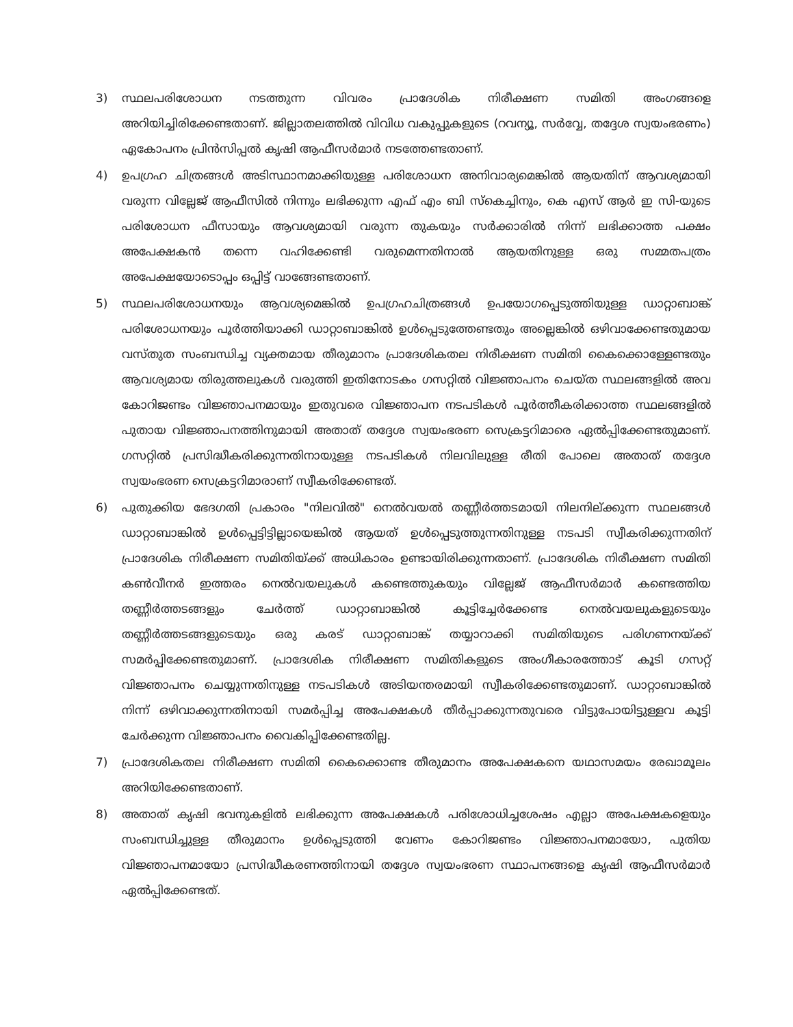3) സ്ഥലപരിശോധന നടത്തുന്ന വിവരം പ്രാദേശിക നിരീക്ഷണ സമിതി അംഗങ്ങളെ അറിയിച്ചിരിക്കേണ്ടതാണ്. ജില്ലാതലത്തിൽ വിവിധ വകുപ്പുകളുടെ (റവന്യൂ, സർവ്വേ, തദ്ദേശ സ്വയംഭരണം) ഏകോപനം പ്രിൻസിപ്പൽ കൃഷി ആഫീസർമാർ നടത്തേണ്ടതാണ്.
4) ഉപഗ്രഹ ചിത്രങ്ങൾ അടിസ്ഥാനമാക്കിയുള്ള പരിശോധന അനിവാര്യമെങ്കിൽ ആയതിന് ആവശ്യമായി വരുന്ന വില്ലേജ് ആഫീസിൽ നിന്നും ലഭിക്കുന്ന എഫ് എം ബി സ്കെച്ചിനും, കെ എസ് ആർ ഇ സി-യുടെ പരിശോധന ഫീസായും ആവശ്യമായി വരുന്ന തുകയും സർക്കാരിൽ നിന്ന് ലഭിക്കാത്ത പക്ഷം അപേക്ഷകൻ തന്നെ വഹിക്കേണ്ടി വരുമെന്നതിനാൽ ആയതിനുള്ള ഒരു സമ്മതപത്രം അപേക്ഷയോടൊപ്പം ഒപ്പിട്ട് വാങ്ങേണ്ടതാണ്.
5) സ്ഥലപരിശോധനയും ആവശ്യമെങ്കിൽ ഉപഗ്രഹചിത്രങ്ങൾ ഉപയോഗപ്പെടുത്തിയുള്ള ഡാറ്റാബാങ്ക് പരിശോധനയും പൂർത്തിയാക്കി ഡാറ്റാബാങ്കിൽ ഉൾപ്പെടുത്തേണ്ടതും അല്ലെങ്കിൽ ഒഴിവാക്കേണ്ടതുമായ വസ്തുത സംബന്ധിച്ച വ്യക്തമായ തീരുമാനം പ്രാദേശികതല നിരീക്ഷണ സമിതി കൈക്കൊള്ളേണ്ടതും ആവശ്യമായ തിരുത്തലുകൾ വരുത്തി ഇതിനോടകം ഗസറ്റിൽ വിജ്ഞാപനം ചെയ്ത സ്ഥലങ്ങളിൽ അവ കോറിജണ്ടം വിജ്ഞാപനമായും ഇതുവരെ വിജ്ഞാപന നടപടികൾ പൂർത്തീകരിക്കാത്ത സ്ഥലങ്ങളിൽ പുതായ വിജ്ഞാപനത്തിനുമായി അതാത് തദ്ദേശ സ്വയംഭരണ സെക്രട്ടറിമാരെ ഏൽപ്പിക്കേണ്ടതുമാണ്. ഗസറ്റിൽ പ്രസിദ്ധീകരിക്കുന്നതിനായുള്ള നടപടികൾ നിലവിലുള്ള രീതി പോലെ അതാത് തദ്ദേശ സ്വയംഭരണ സെക്രട്ടറിമാരാണ് സ്വീകരിക്കേണ്ടത്.
6) പുതുക്കിയ ഭേദഗതി പ്രകാരം "നിലവിൽ" നെൽവയൽ തണ്ണീർത്തടമായി നിലനില്ക്കുന്ന സ്ഥലങ്ങൾ ഡാറ്റാബാങ്കിൽ ഉൾപ്പെട്ടിട്ടില്ലായെങ്കിൽ ആയത് ഉൾപ്പെടുത്തുന്നതിനുള്ള നടപടി സ്വീകരിക്കുന്നതിന് പ്രാദേശിക നിരീക്ഷണ സമിതിയ്ക്ക് അധികാരം ഉണ്ടായിരിക്കുന്നതാണ്. പ്രാദേശിക നിരീക്ഷണ സമിതി കൺവീനർ ഇത്തരം നെൽവയലുകൾ കണ്ടെത്തുകയും വില്ലേജ് ആഫീസർമാർ കണ്ടെത്തിയ തണ്ണീർത്തടങ്ങളും ചേർത്ത് ഡാറ്റാബാങ്കിൽ കൂട്ടിച്ചേർക്കേണ്ട നെൽവയലുകളുടെയും തണ്ണീർത്തടങ്ങളുടെയും ഒരു കരട് ഡാറ്റാബാങ്ക് തയ്യാറാക്കി സമിതിയുടെ പരിഗണനയ്ക്ക് സമർപ്പിക്കേണ്ടതുമാണ്. പ്രാദേശിക നിരീക്ഷണ സമിതികളുടെ അംഗീകാരത്തോട് കൂടി ഗസറ്റ് വിജ്ഞാപനം ചെയ്യുന്നതിനുള്ള നടപടികൾ അടിയന്തരമായി സ്വീകരിക്കേണ്ടതുമാണ്. ഡാറ്റാബാങ്കിൽ നിന്ന് ഒഴിവാക്കുന്നതിനായി സമർപ്പിച്ച അപേക്ഷകൾ തീർപ്പാക്കുന്നതുവരെ വിട്ടുപോയിട്ടുള്ളവ കൂട്ടി ചേർക്കുന്ന വിജ്ഞാപനം വൈകിപ്പിക്കേണ്ടതില്ല.
7) പ്രാദേശികതല നിരീക്ഷണ സമിതി കൈക്കൊണ്ട തീരുമാനം അപേക്ഷകനെ യഥാസമയം രേഖാമൂലം അറിയിക്കേണ്ടതാണ്.
8) അതാത് കൃഷി ഭവനുകളിൽ ലഭിക്കുന്ന അപേക്ഷകൾ പരിശോധിച്ചശേഷം എല്ലാ അപേക്ഷകളെയും സംബന്ധിച്ചുള്ള തീരുമാനം ഉൾപ്പെടുത്തി വേണം കോറിജണ്ടം വിജ്ഞാപനമായോ, പുതിയ വിജ്ഞാപനമായോ പ്രസിദ്ധീകരണത്തിനായി തദ്ദേശ സ്വയംഭരണ സ്ഥാപനങ്ങളെ കൃഷി ആഫീസർമാർ ഏൽപ്പിക്കേണ്ടത്.